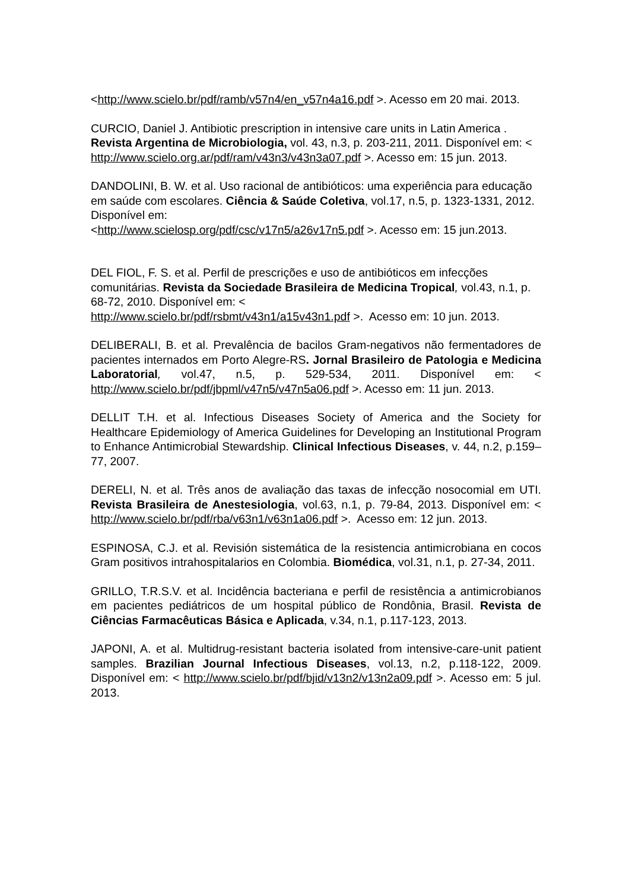<http://www.scielo.br/pdf/ramb/v57n4/en_v57n4a16.pdf >. Acesso em 20 mai. 2013.
CURCIO, Daniel J. Antibiotic prescription in intensive care units in Latin America . Revista Argentina de Microbiologia, vol. 43, n.3, p. 203-211, 2011. Disponível em: < http://www.scielo.org.ar/pdf/ram/v43n3/v43n3a07.pdf >. Acesso em: 15 jun. 2013.
DANDOLINI, B. W. et al. Uso racional de antibióticos: uma experiência para educação em saúde com escolares. Ciência & Saúde Coletiva, vol.17, n.5, p. 1323-1331, 2012. Disponível em:
<http://www.scielosp.org/pdf/csc/v17n5/a26v17n5.pdf >. Acesso em: 15 jun.2013.
DEL FIOL, F. S. et al. Perfil de prescrições e uso de antibióticos em infecções comunitárias. Revista da Sociedade Brasileira de Medicina Tropical, vol.43, n.1, p. 68-72, 2010. Disponível em: <
http://www.scielo.br/pdf/rsbmt/v43n1/a15v43n1.pdf >. Acesso em: 10 jun. 2013.
DELIBERALI, B. et al. Prevalência de bacilos Gram-negativos não fermentadores de pacientes internados em Porto Alegre-RS. Jornal Brasileiro de Patologia e Medicina Laboratorial, vol.47, n.5, p. 529-534, 2011. Disponível em: < http://www.scielo.br/pdf/jbpml/v47n5/v47n5a06.pdf >. Acesso em: 11 jun. 2013.
DELLIT T.H. et al. Infectious Diseases Society of America and the Society for Healthcare Epidemiology of America Guidelines for Developing an Institutional Program to Enhance Antimicrobial Stewardship. Clinical Infectious Diseases, v. 44, n.2, p.159–77, 2007.
DERELI, N. et al. Três anos de avaliação das taxas de infecção nosocomial em UTI. Revista Brasileira de Anestesiologia, vol.63, n.1, p. 79-84, 2013. Disponível em: < http://www.scielo.br/pdf/rba/v63n1/v63n1a06.pdf >. Acesso em: 12 jun. 2013.
ESPINOSA, C.J. et al. Revisión sistemática de la resistencia antimicrobiana en cocos Gram positivos intrahospitalarios en Colombia. Biomédica, vol.31, n.1, p. 27-34, 2011.
GRILLO, T.R.S.V. et al. Incidência bacteriana e perfil de resistência a antimicrobianos em pacientes pediátricos de um hospital público de Rondônia, Brasil. Revista de Ciências Farmacêuticas Básica e Aplicada, v.34, n.1, p.117-123, 2013.
JAPONI, A. et al. Multidrug-resistant bacteria isolated from intensive-care-unit patient samples. Brazilian Journal Infectious Diseases, vol.13, n.2, p.118-122, 2009. Disponível em: < http://www.scielo.br/pdf/bjid/v13n2/v13n2a09.pdf >. Acesso em: 5 jul. 2013.